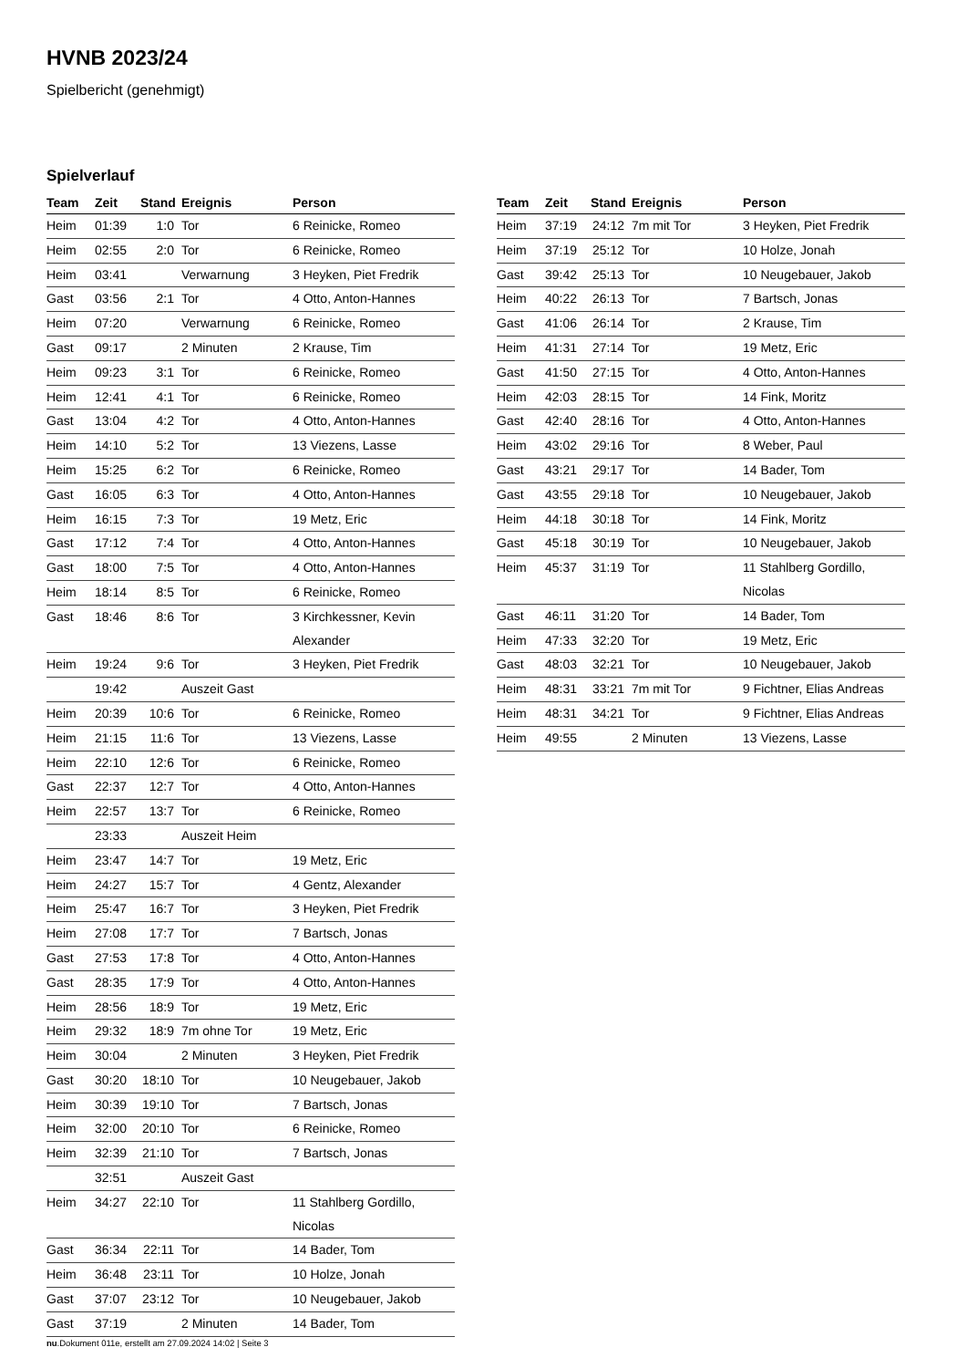HVNB 2023/24
Spielbericht (genehmigt)
Spielverlauf
| Team | Zeit | Stand | Ereignis | Person |
| --- | --- | --- | --- | --- |
| Heim | 01:39 | 1:0 | Tor | 6 Reinicke, Romeo |
| Heim | 02:55 | 2:0 | Tor | 6 Reinicke, Romeo |
| Heim | 03:41 | | Verwarnung | 3 Heyken, Piet Fredrik |
| Gast | 03:56 | 2:1 | Tor | 4 Otto, Anton-Hannes |
| Heim | 07:20 | | Verwarnung | 6 Reinicke, Romeo |
| Gast | 09:17 | | 2 Minuten | 2 Krause, Tim |
| Heim | 09:23 | 3:1 | Tor | 6 Reinicke, Romeo |
| Heim | 12:41 | 4:1 | Tor | 6 Reinicke, Romeo |
| Gast | 13:04 | 4:2 | Tor | 4 Otto, Anton-Hannes |
| Heim | 14:10 | 5:2 | Tor | 13 Viezens, Lasse |
| Heim | 15:25 | 6:2 | Tor | 6 Reinicke, Romeo |
| Gast | 16:05 | 6:3 | Tor | 4 Otto, Anton-Hannes |
| Heim | 16:15 | 7:3 | Tor | 19 Metz, Eric |
| Gast | 17:12 | 7:4 | Tor | 4 Otto, Anton-Hannes |
| Gast | 18:00 | 7:5 | Tor | 4 Otto, Anton-Hannes |
| Heim | 18:14 | 8:5 | Tor | 6 Reinicke, Romeo |
| Gast | 18:46 | 8:6 | Tor | 3 Kirchkessner, Kevin Alexander |
| Heim | 19:24 | 9:6 | Tor | 3 Heyken, Piet Fredrik |
| | 19:42 | | Auszeit Gast | |
| Heim | 20:39 | 10:6 | Tor | 6 Reinicke, Romeo |
| Heim | 21:15 | 11:6 | Tor | 13 Viezens, Lasse |
| Heim | 22:10 | 12:6 | Tor | 6 Reinicke, Romeo |
| Gast | 22:37 | 12:7 | Tor | 4 Otto, Anton-Hannes |
| Heim | 22:57 | 13:7 | Tor | 6 Reinicke, Romeo |
| | 23:33 | | Auszeit Heim | |
| Heim | 23:47 | 14:7 | Tor | 19 Metz, Eric |
| Heim | 24:27 | 15:7 | Tor | 4 Gentz, Alexander |
| Heim | 25:47 | 16:7 | Tor | 3 Heyken, Piet Fredrik |
| Heim | 27:08 | 17:7 | Tor | 7 Bartsch, Jonas |
| Gast | 27:53 | 17:8 | Tor | 4 Otto, Anton-Hannes |
| Gast | 28:35 | 17:9 | Tor | 4 Otto, Anton-Hannes |
| Heim | 28:56 | 18:9 | Tor | 19 Metz, Eric |
| Heim | 29:32 | 18:9 | 7m ohne Tor | 19 Metz, Eric |
| Heim | 30:04 | | 2 Minuten | 3 Heyken, Piet Fredrik |
| Gast | 30:20 | 18:10 | Tor | 10 Neugebauer, Jakob |
| Heim | 30:39 | 19:10 | Tor | 7 Bartsch, Jonas |
| Heim | 32:00 | 20:10 | Tor | 6 Reinicke, Romeo |
| Heim | 32:39 | 21:10 | Tor | 7 Bartsch, Jonas |
| | 32:51 | | Auszeit Gast | |
| Heim | 34:27 | 22:10 | Tor | 11 Stahlberg Gordillo, Nicolas |
| Gast | 36:34 | 22:11 | Tor | 14 Bader, Tom |
| Heim | 36:48 | 23:11 | Tor | 10 Holze, Jonah |
| Gast | 37:07 | 23:12 | Tor | 10 Neugebauer, Jakob |
| Gast | 37:19 | | 2 Minuten | 14 Bader, Tom |
| Team | Zeit | Stand | Ereignis | Person |
| --- | --- | --- | --- | --- |
| Heim | 37:19 | 24:12 | 7m mit Tor | 3 Heyken, Piet Fredrik |
| Heim | 37:19 | 25:12 | Tor | 10 Holze, Jonah |
| Gast | 39:42 | 25:13 | Tor | 10 Neugebauer, Jakob |
| Heim | 40:22 | 26:13 | Tor | 7 Bartsch, Jonas |
| Gast | 41:06 | 26:14 | Tor | 2 Krause, Tim |
| Heim | 41:31 | 27:14 | Tor | 19 Metz, Eric |
| Gast | 41:50 | 27:15 | Tor | 4 Otto, Anton-Hannes |
| Heim | 42:03 | 28:15 | Tor | 14 Fink, Moritz |
| Gast | 42:40 | 28:16 | Tor | 4 Otto, Anton-Hannes |
| Heim | 43:02 | 29:16 | Tor | 8 Weber, Paul |
| Gast | 43:21 | 29:17 | Tor | 14 Bader, Tom |
| Gast | 43:55 | 29:18 | Tor | 10 Neugebauer, Jakob |
| Heim | 44:18 | 30:18 | Tor | 14 Fink, Moritz |
| Gast | 45:18 | 30:19 | Tor | 10 Neugebauer, Jakob |
| Heim | 45:37 | 31:19 | Tor | 11 Stahlberg Gordillo, Nicolas |
| Gast | 46:11 | 31:20 | Tor | 14 Bader, Tom |
| Heim | 47:33 | 32:20 | Tor | 19 Metz, Eric |
| Gast | 48:03 | 32:21 | Tor | 10 Neugebauer, Jakob |
| Heim | 48:31 | 33:21 | 7m mit Tor | 9 Fichtner, Elias Andreas |
| Heim | 48:31 | 34:21 | Tor | 9 Fichtner, Elias Andreas |
| Heim | 49:55 | | 2 Minuten | 13 Viezens, Lasse |
nu.Dokument 011e, erstellt am 27.09.2024 14:02 | Seite 3